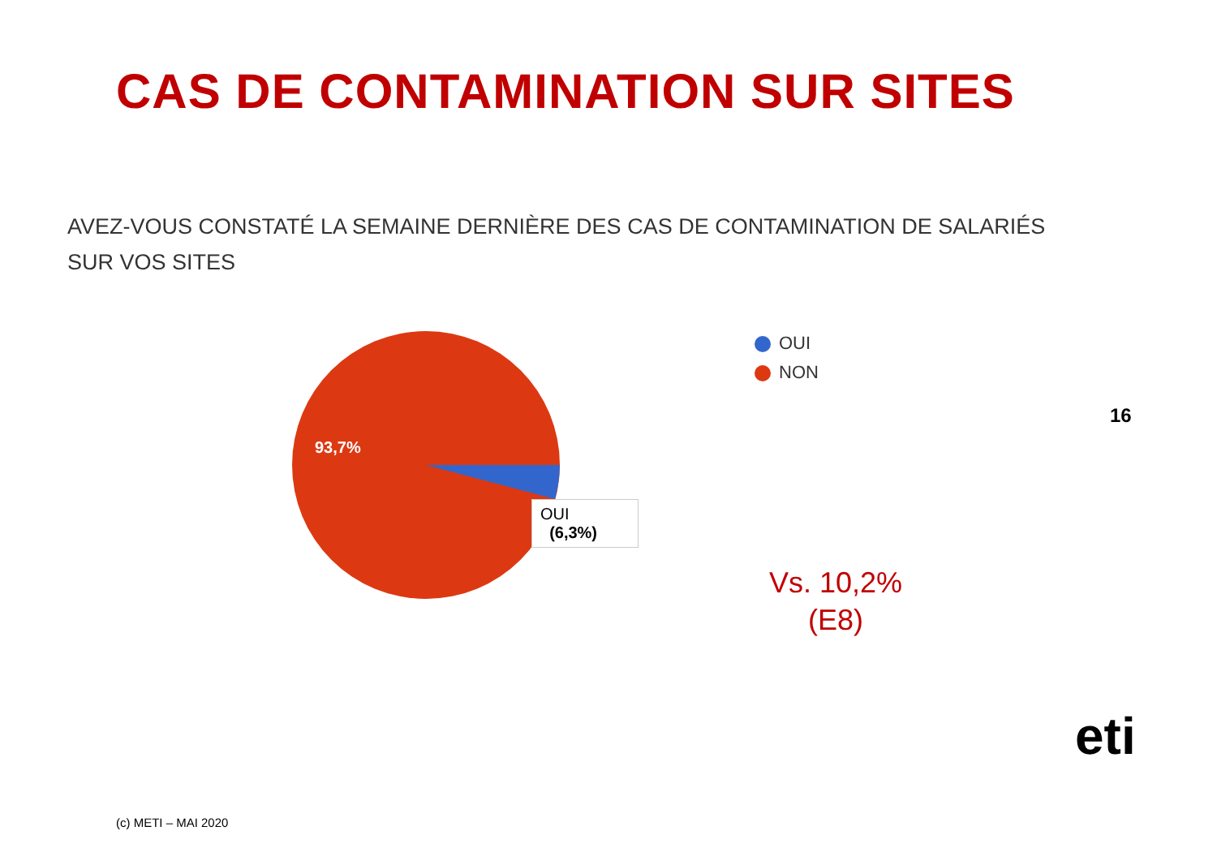CAS DE CONTAMINATION SUR SITES
AVEZ-VOUS CONSTATÉ LA SEMAINE DERNIÈRE DES CAS DE CONTAMINATION DE SALARIÉS SUR VOS SITES
93,7%
OUI
(6,3%)
OUI
NON
16
Vs. 10,2%
(E8)
eti
(c) METI – MAI 2020